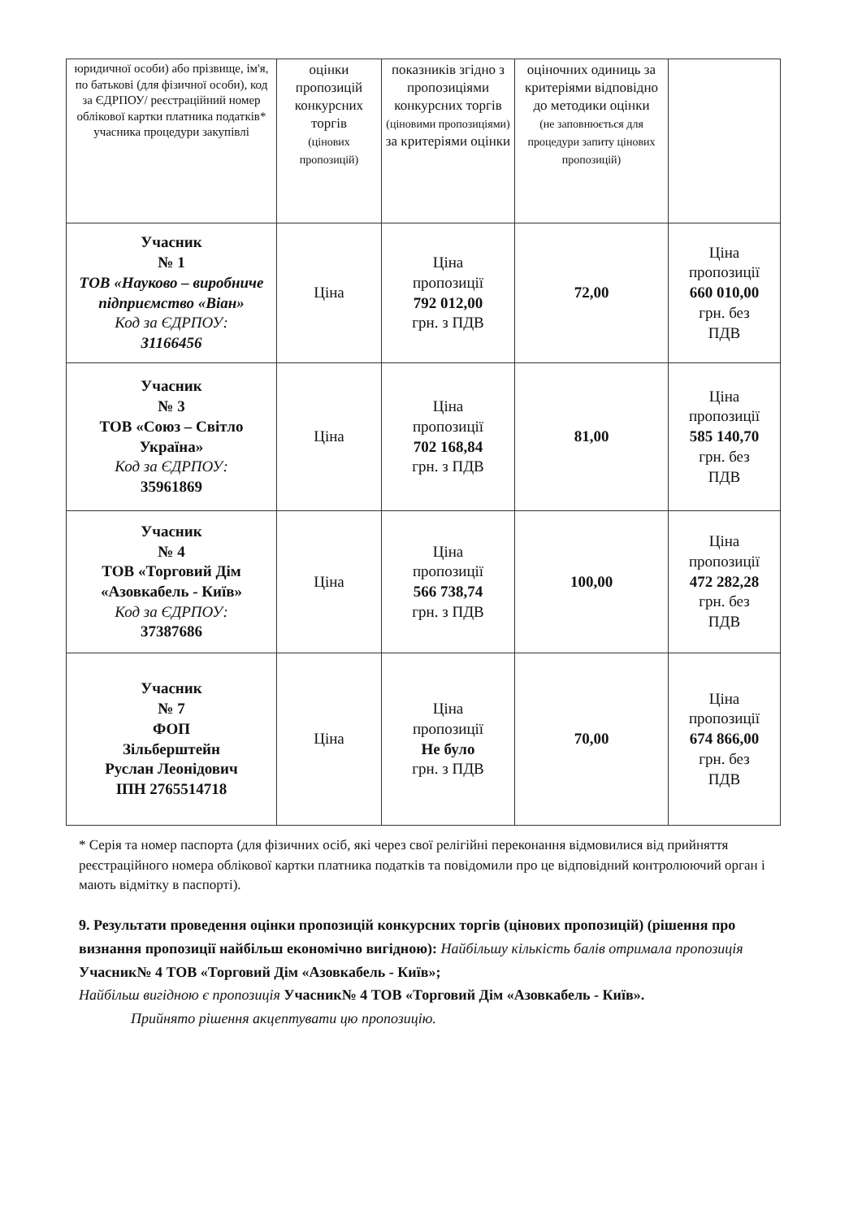| юридичної особи) або прізвище, ім'я, по батькові (для фізичної особи), код за ЄДРПОУ/ реєстраційний номер облікової картки платника податків* учасника процедури закупівлі | оцінки пропозицій конкурсних торгів (цінових пропозицій) | показників згідно з пропозиціями конкурсних торгів (ціновими пропозиціями) за критеріями оцінки | оціночних одиниць за критеріями відповідно до методики оцінки (не заповнюється для процедури запиту цінових пропозицій) | |
| Учасник № 1 ТОВ «Науково – виробниче підприємство «Віан» Код за ЄДРПОУ: 31166456 | Ціна | Ціна пропозиції 792 012,00 грн. з ПДВ | 72,00 | Ціна пропозиції 660 010,00 грн. без ПДВ |
| Учасник № 3 ТОВ «Союз – Світло Україна» Код за ЄДРПОУ: 35961869 | Ціна | Ціна пропозиції 702 168,84 грн. з ПДВ | 81,00 | Ціна пропозиції 585 140,70 грн. без ПДВ |
| Учасник № 4 ТОВ «Торговий Дім «Азовкабель - Київ» Код за ЄДРПОУ: 37387686 | Ціна | Ціна пропозиції 566 738,74 грн. з ПДВ | 100,00 | Ціна пропозиції 472 282,28 грн. без ПДВ |
| Учасник № 7 ФОП Зільберштейн Руслан Леонідович ІПН 2765514718 | Ціна | Ціна пропозиції Не було грн. з ПДВ | 70,00 | Ціна пропозиції 674 866,00 грн. без ПДВ |
* Серія та номер паспорта (для фізичних осіб, які через свої релігійні переконання відмовилися від прийняття реєстраційного номера облікової картки платника податків та повідомили про це відповідний контролюючий орган і мають відмітку в паспорті).
9. Результати проведення оцінки пропозицій конкурсних торгів (цінових пропозицій) (рішення про визнання пропозиції найбільш економічно вигідною): Найбільшу кількість балів отримала пропозиція Учасник№ 4 ТОВ «Торговий Дім «Азовкабель - Київ»;
Найбільш вигідною є пропозиція Учасник№ 4 ТОВ «Торговий Дім «Азовкабель - Київ».
Прийнято рішення акцептувати цю пропозицію.